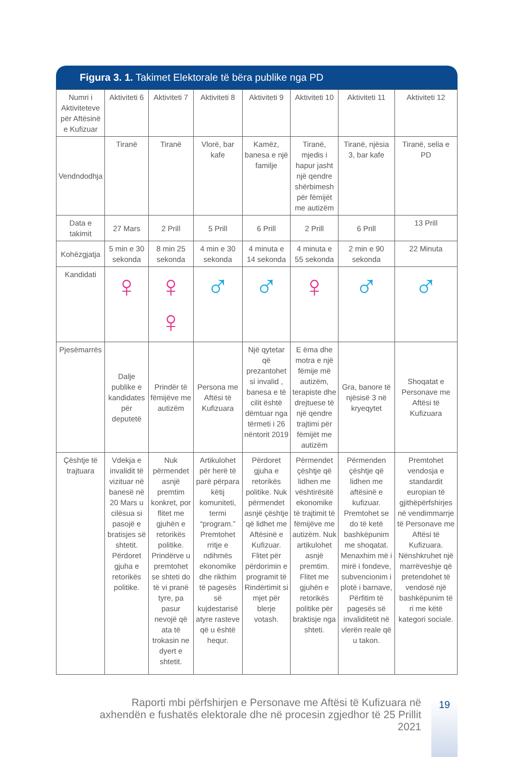Figura 3. 1. Takimet Elektorale të bëra publike nga PD
| Numri i Aktiviteteve për Aftësinë e Kufizuar | Aktiviteti 6 | Aktiviteti 7 | Aktiviteti 8 | Aktiviteti 9 | Aktiviteti 10 | Aktiviteti 11 | Aktiviteti 12 |
| Vendndodhja | Tiranë | Tiranë | Vlorë, bar kafe | Kamëz, banesa e një familje | Tiranë, mjedis i hapur jasht një qendre shërbimesh për fëmijët me autizëm | Tiranë, njësia 3, bar kafe | Tiranë, selia e PD |
| Data e takimit | 27 Mars | 2 Prill | 5 Prill | 6 Prill | 2 Prill | 6 Prill | 13 Prill |
| Kohëzgjatja | 5 min e 30 sekonda | 8 min 25 sekonda | 4 min e 30 sekonda | 4 minuta e 14 sekonda | 4 minuta e 55 sekonda | 2 min e 90 sekonda | 22 Minuta |
| Kandidati | ♀ | ♀ ♀ | ♂ | ♂ | ♀ | ♂ | ♂ |
| Pjesëmarrës | Dalje publike e kandidates për deputetë | Prindër të fëmijëve me autizëm | Persona me Aftësi të Kufizuara | Një qytetar që prezantohet si invalid , banesa e të cilit është dëmtuar nga tërmeti i 26 nëntorit 2019 | E ëma dhe motra e një fëmije më autizëm, terapiste dhe drejtuese të një qendre trajtimi për fëmijët me autizëm | Gra, banore të njësisë 3 në kryeqytet | Shoqatat e Personave me Aftësi të Kufizuara |
| Çështje të trajtuara | Vdekja e invalidit të vizituar në banesë në 20 Mars u cilësua si pasojë e bratisjes së shtetit. Përdoret gjuha e retorikës politike. | Nuk përmendet asnjë premtim konkret, por flitet me gjuhën e retorikës politike. Prindërve u premtohet se shteti do të vi pranë tyre, pa pasur nevojë që ata të trokasin ne dyert e shtetit. | Artikulohet për herë të parë përpara këtij komuniteti, termi “program.” Premtohet rritje e ndihmës ekonomike dhe rikthim të pagesës së kujdestarisë atyre rasteve që u është hequr. | Përdoret gjuha e retorikës politike. Nuk përmendet asnjë çështje që lidhet me Aftësinë e Kufizuar. Flitet për përdorimin e programit të Rindërtimit si mjet për blerje votash. | Përmendet çështje që lidhen me vështirësitë ekonomike të trajtimit të fëmijëve me autizëm. Nuk artikulohet asnjë premtim. Flitet me gjuhën e retorikës politike për braktisje nga shteti. | Përmenden çështje që lidhen me aftësinë e kufizuar. Premtohet se do të ketë bashkëpunim me shoqatat. Menaxhim më i mirë i fondeve, subvencionim i plotë i barnave, Përfitim të pagesës së invaliditetit në vlerën reale që u takon. | Premtohet vendosja e standardit europian të gjithëpërfshirjes në vendimmarrje të Personave me Aftësi të Kufizuara. Nënshkruhet një marrëveshje që pretendohet të vendosë një bashkëpunim të ri me këtë kategori sociale. |
Raporti mbi përfshirjen e Personave me Aftësi të Kufizuara në axhendën e fushatës elektorale dhe në procesin zgjedhor të 25 Prillit 2021
19